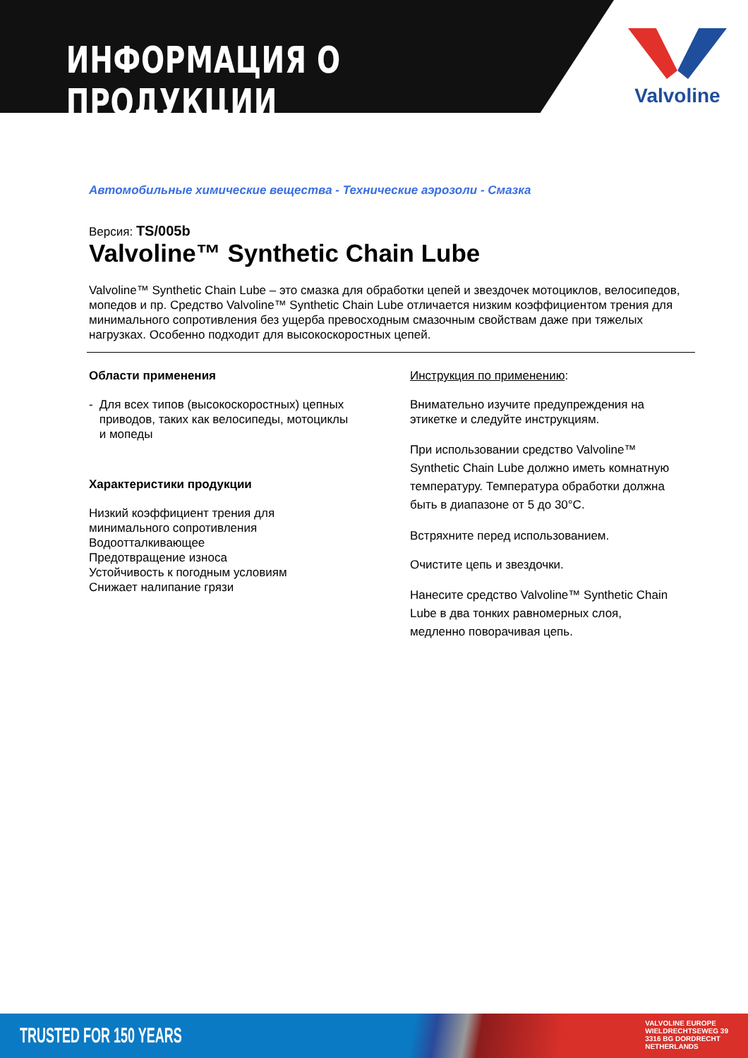ИНФОРМАЦИЯ О ПРОДУКЦИИ
Valvoline
Автомобильные химические вещества - Технические аэрозоли - Смазка
Версия: TS/005b
Valvoline™ Synthetic Chain Lube
Valvoline™ Synthetic Chain Lube – это смазка для обработки цепей и звездочек мотоциклов, велосипедов, мопедов и пр. Средство Valvoline™ Synthetic Chain Lube отличается низким коэффициентом трения для минимального сопротивления без ущерба превосходным смазочным свойствам даже при тяжелых нагрузках. Особенно подходит для высокоскоростных цепей.
Области применения
- Для всех типов (высокоскоростных) цепных приводов, таких как велосипеды, мотоциклы и мопеды
Характеристики продукции
Низкий коэффициент трения для минимального сопротивления
Водоотталкивающее
Предотвращение износа
Устойчивость к погодным условиям
Снижает налипание грязи
Инструкция по применению:
Внимательно изучите предупреждения на этикетке и следуйте инструкциям.
При использовании средство Valvoline™ Synthetic Chain Lube должно иметь комнатную температуру. Температура обработки должна быть в диапазоне от 5 до 30°С.
Встряхните перед использованием.
Очистите цепь и звездочки.
Нанесите средство Valvoline™ Synthetic Chain Lube в два тонких равномерных слоя, медленно поворачивая цепь.
TRUSTED FOR 150 YEARS
VALVOLINE EUROPE
WIELDRECHTSEWEG 39
3316 BG DORDRECHT
NETHERLANDS